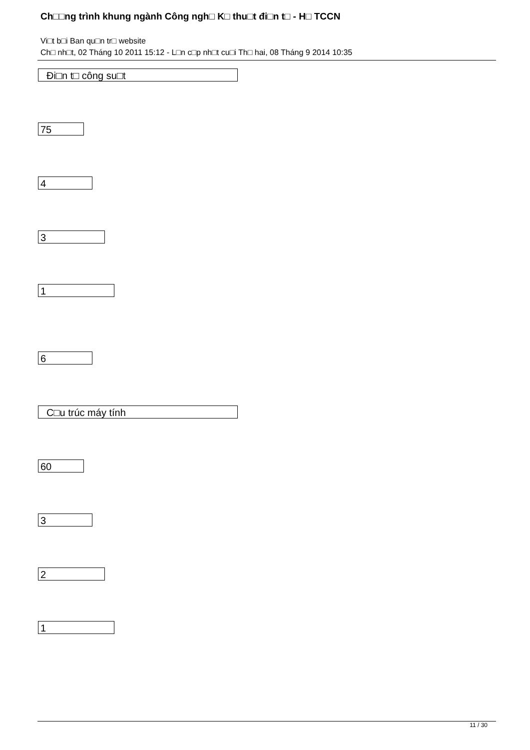Ch□□ng trình khung ngành Công ngh□ K□ thu□t đi□n t□ - H□ TCCN
Vi□t b□i Ban qu□n tr□ website
Ch□ nh□t, 02 Tháng 10 2011 15:12 - L□n c□p nh□t cu□i Th□ hai, 08 Tháng 9 2014 10:35
Đi□n t□ công su□t
75
4
3
1
6
C□u trúc máy tính
60
3
2
1
11 / 30